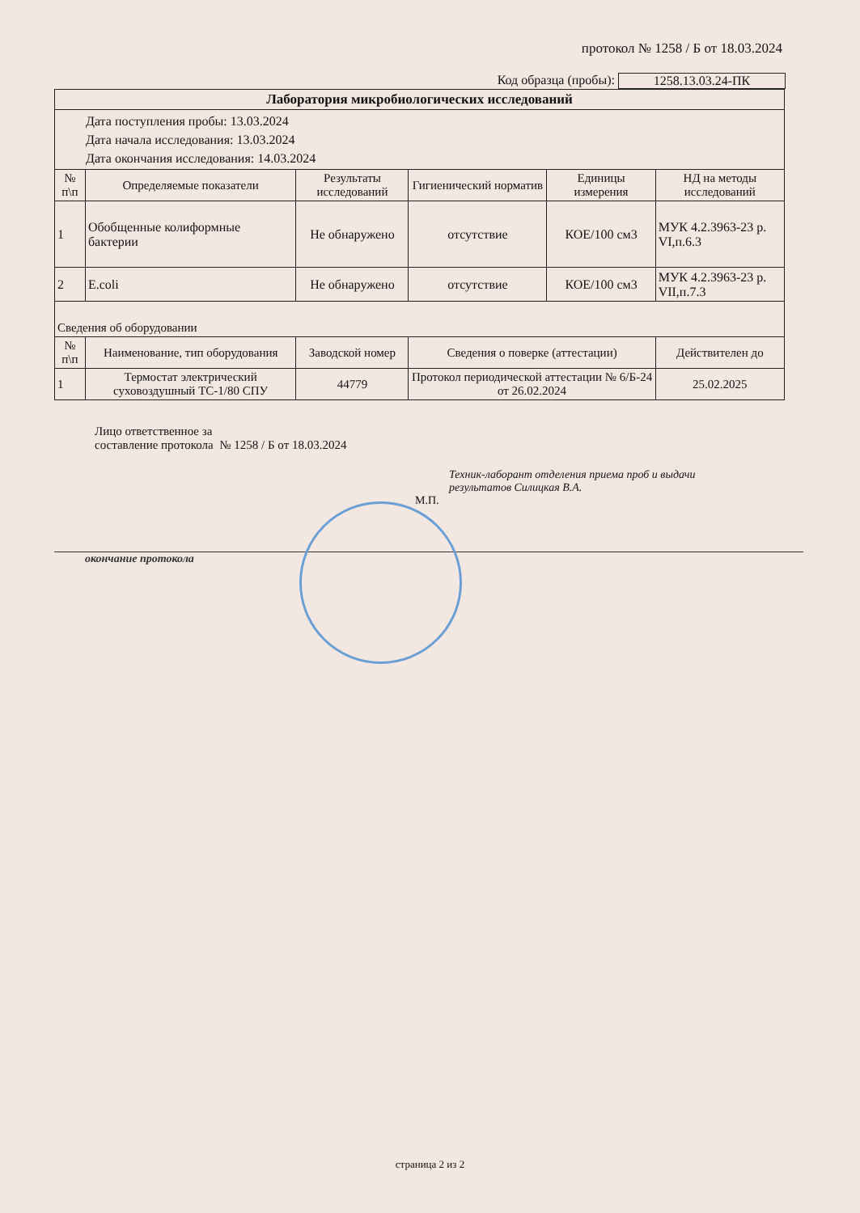протокол № 1258 / Б от 18.03.2024
Код образца (пробы): 1258.13.03.24-ПК
| Лаборатория микробиологических исследований | | | | | |
| --- | --- | --- | --- | --- | --- |
| Дата поступления пробы: 13.03.2024 Дата начала исследования: 13.03.2024 Дата окончания исследования: 14.03.2024 | | | | | |
| № п\п | Определяемые показатели | Результаты исследований | Гигиенический норматив | Единицы измерения | НД на методы исследований |
| 1 | Обобщенные колиформные бактерии | Не обнаружено | отсутствие | КОЕ/100 см3 | МУК 4.2.3963-23 р. VI,п.6.3 |
| 2 | E.coli | Не обнаружено | отсутствие | КОЕ/100 см3 | МУК 4.2.3963-23 р. VII,п.7.3 |
| Сведения об оборудовании | | | | | |
| № п\п | Наименование, тип оборудования | Заводской номер | Сведения о поверке (аттестации) | | Действителен до |
| 1 | Термостат электрический суховоздушный ТС-1/80 СПУ | 44779 | Протокол периодической аттестации № 6/Б-24 от 26.02.2024 | | 25.02.2025 |
Лицо ответственное за
составление протокола № 1258 / Б от 18.03.2024
Техник-лаборант отделения приема проб и выдачи результатов Силицкая В.А.
М.П.
окончание протокола
страница 2 из 2